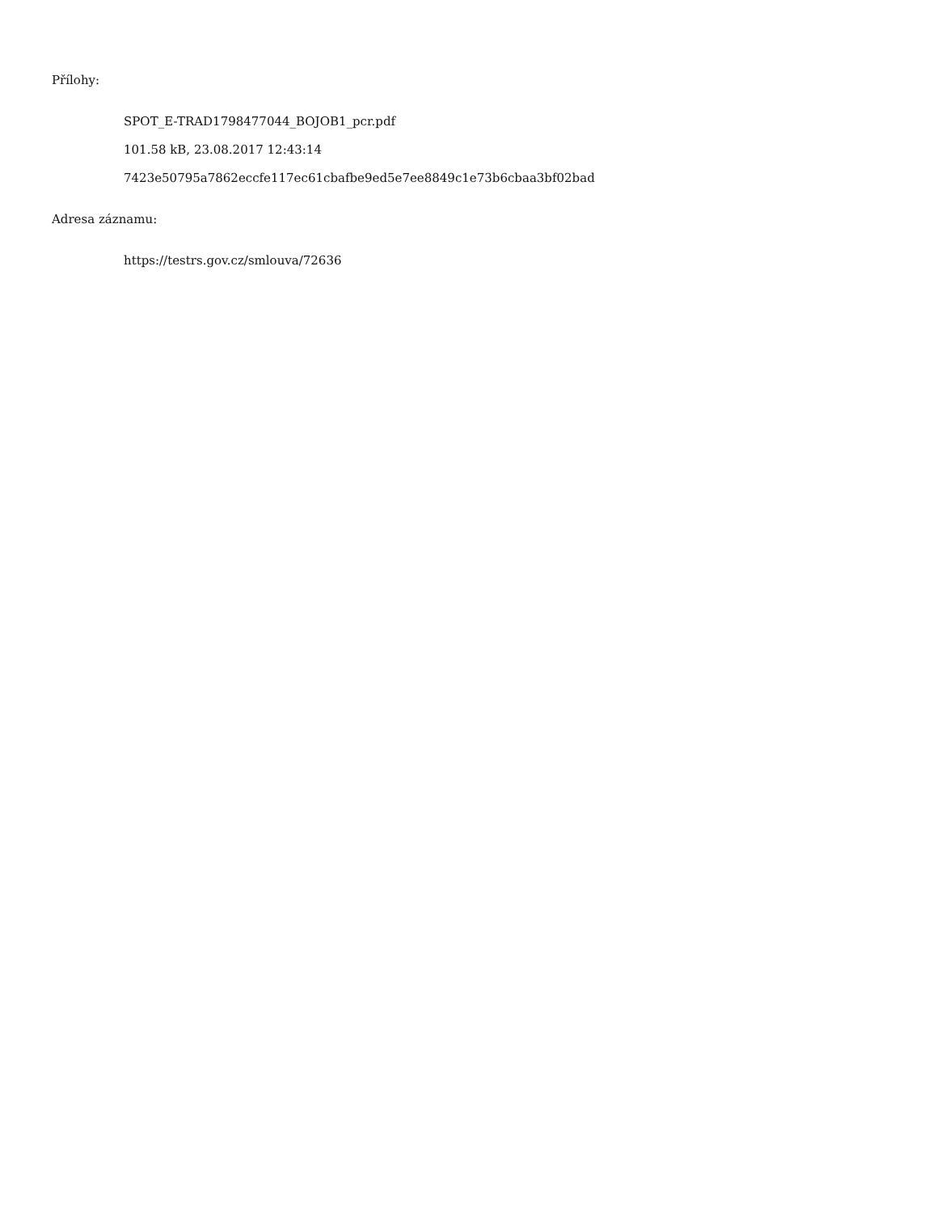Přílohy:
SPOT_E-TRAD1798477044_BOJOB1_pcr.pdf
101.58 kB, 23.08.2017 12:43:14
7423e50795a7862eccfe117ec61cbafbe9ed5e7ee8849c1e73b6cbaa3bf02bad
Adresa záznamu:
https://testrs.gov.cz/smlouva/72636